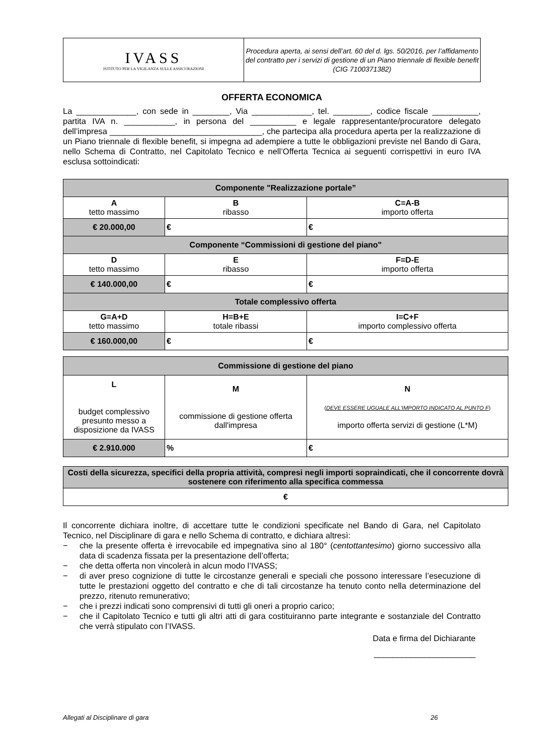| IVASS ISTITUTO PER LA VIGILANZA SULLE ASSICURAZIONI | Procedura aperta, ai sensi dell’art. 60 del d. lgs. 50/2016, per l’affidamento del contratto per i servizi di gestione di un Piano triennale di flexible benefit (CIG 7100371382) |
OFFERTA ECONOMICA
La _____________, con sede in ________, Via _____________, tel. ________, codice fiscale __________, partita IVA n. ___________, in persona del __________ e legale rappresentante/procuratore delegato dell’impresa _________________________________, che partecipa alla procedura aperta per la realizzazione di un Piano triennale di flexible benefit, si impegna ad adempiere a tutte le obbligazioni previste nel Bando di Gara, nello Schema di Contratto, nel Capitolato Tecnico e nell’Offerta Tecnica ai seguenti corrispettivi in euro IVA esclusa sottoindicati:
| Componente "Realizzazione portale” | | |
| --- | --- | --- |
| A tetto massimo | B ribasso | C=A-B importo offerta |
| € 20.000,00 | € | € |
| Componente “Commissioni di gestione del piano" | | |
| D tetto massimo | E ribasso | F=D-E importo offerta |
| € 140.000,00 | € | € |
| Totale complessivo offerta | | |
| G=A+D tetto massimo | H=B+E totale ribassi | I=C+F importo complessivo offerta |
| € 160.000,00 | € | € |
| Commissione di gestione del piano | | |
| --- | --- | --- |
| L budget complessivo presunto messo a disposizione da IVASS | M commissione di gestione offerta dall'impresa | N ( DEVE ESSERE UGUALE ALL'IMPORTO INDICATO AL PUNTO F ) importo offerta servizi di gestione (L*M) |
| € 2.910.000 | % | € |
| Costi della sicurezza, specifici della propria attività, compresi negli importi sopraindicati, che il concorrente dovrà sostenere con riferimento alla specifica commessa |
| --- |
| € |
Il concorrente dichiara inoltre, di accettare tutte le condizioni specificate nel Bando di Gara, nel Capitolato Tecnico, nel Disciplinare di gara e nello Schema di contratto, e dichiara altresì:
− che la presente offerta è irrevocabile ed impegnativa sino al 180° (centottantesimo) giorno successivo alla data di scadenza fissata per la presentazione dell’offerta;
− che detta offerta non vincolerà in alcun modo l’IVASS;
− di aver preso cognizione di tutte le circostanze generali e speciali che possono interessare l’esecuzione di tutte le prestazioni oggetto del contratto e che di tali circostanze ha tenuto conto nella determinazione del prezzo, ritenuto remunerativo;
− che i prezzi indicati sono comprensivi di tutti gli oneri a proprio carico;
− che il Capitolato Tecnico e tutti gli altri atti di gara costituiranno parte integrante e sostanziale del Contratto che verrà stipulato con l’IVASS.
Data e firma del Dichiarante
______________________
Allegati al Disciplinare di gara 26